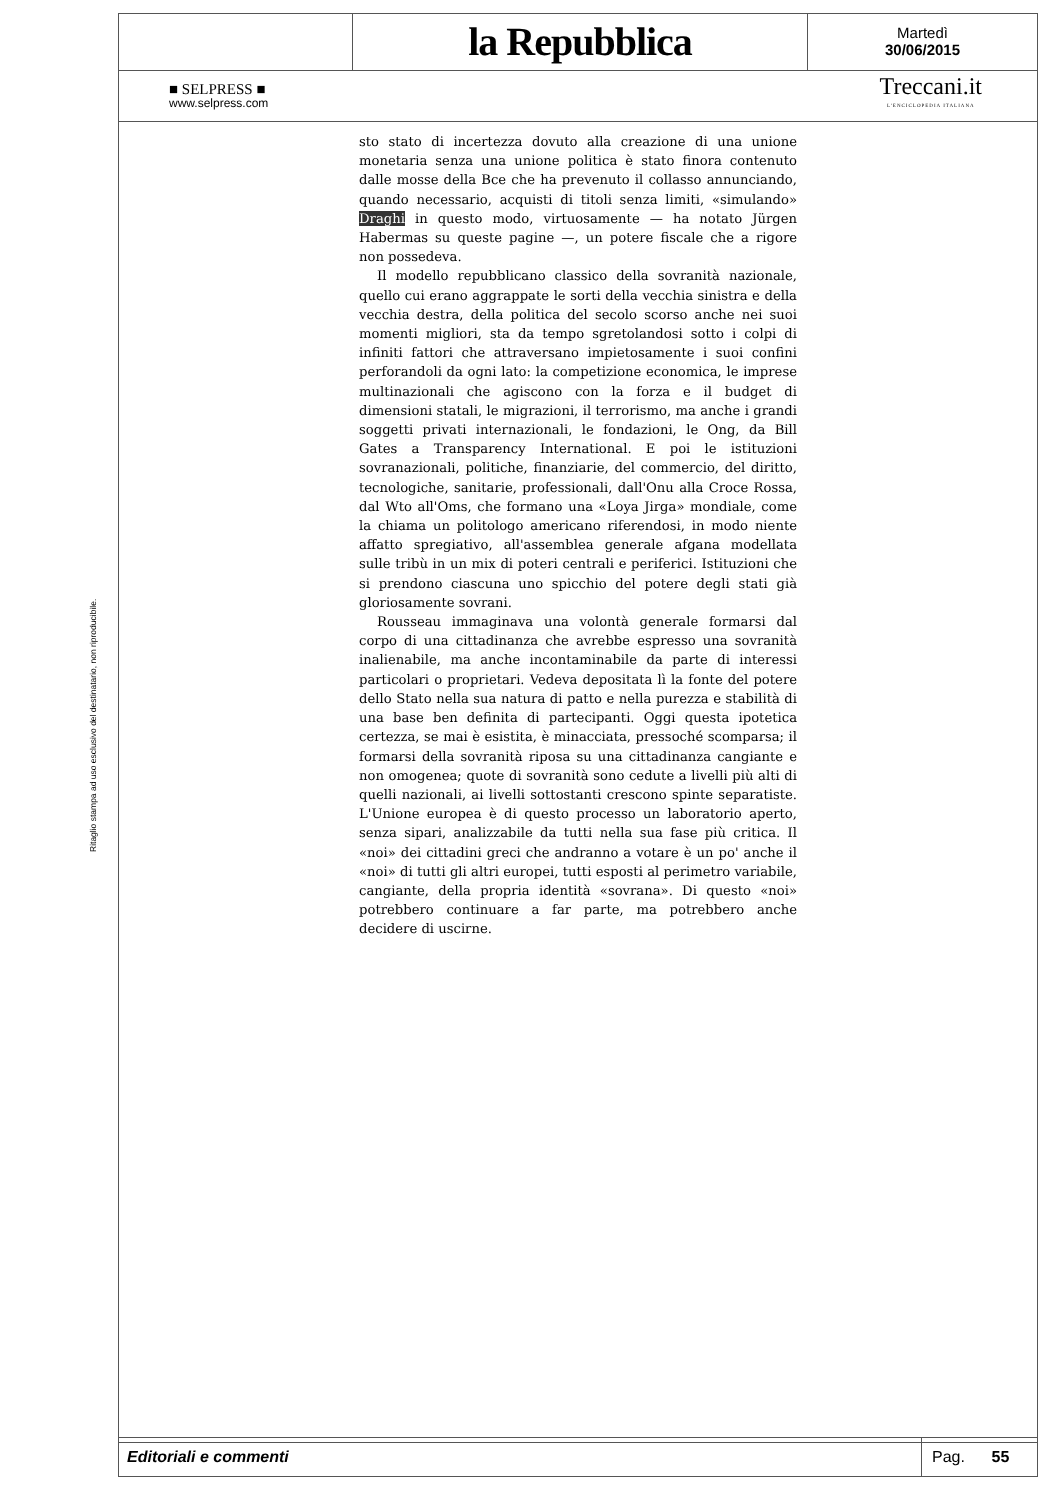Ritaglio stampa ad uso esclusivo del destinatario, non riproducibile.
la Repubblica
Martedì
30/06/2015
■ SELPRESS ■
www.selpress.com
Treccani.it
L'ENCICLOPEDIA ITALIANA
sto stato di incertezza dovuto alla creazione di una unione monetaria senza una unione politica è stato finora contenuto dalle mosse della Bce che ha prevenuto il collasso annunciando, quando necessario, acquisti di titoli senza limiti, «simulando» Draghi in questo modo, virtuosamente — ha notato Jürgen Habermas su queste pagine —, un potere fiscale che a rigore non possedeva.
Il modello repubblicano classico della sovranità nazionale, quello cui erano aggrappate le sorti della vecchia sinistra e della vecchia destra, della politica del secolo scorso anche nei suoi momenti migliori, sta da tempo sgretolandosi sotto i colpi di infiniti fattori che attraversano impietosamente i suoi confini perforandoli da ogni lato: la competizione economica, le imprese multinazionali che agiscono con la forza e il budget di dimensioni statali, le migrazioni, il terrorismo, ma anche i grandi soggetti privati internazionali, le fondazioni, le Ong, da Bill Gates a Transparency International. E poi le istituzioni sovranazionali, politiche, finanziarie, del commercio, del diritto, tecnologiche, sanitarie, professionali, dall'Onu alla Croce Rossa, dal Wto all'Oms, che formano una «Loya Jirga» mondiale, come la chiama un politologo americano riferendosi, in modo niente affatto spregiativo, all'assemblea generale afgana modellata sulle tribù in un mix di poteri centrali e periferici. Istituzioni che si prendono ciascuna uno spicchio del potere degli stati già gloriosamente sovrani.
Rousseau immaginava una volontà generale formarsi dal corpo di una cittadinanza che avrebbe espresso una sovranità inalienabile, ma anche incontaminabile da parte di interessi particolari o proprietari. Vedeva depositata lì la fonte del potere dello Stato nella sua natura di patto e nella purezza e stabilità di una base ben definita di partecipanti. Oggi questa ipotetica certezza, se mai è esistita, è minacciata, pressoché scomparsa; il formarsi della sovranità riposa su una cittadinanza cangiante e non omogenea; quote di sovranità sono cedute a livelli più alti di quelli nazionali, ai livelli sottostanti crescono spinte separatiste. L'Unione europea è di questo processo un laboratorio aperto, senza sipari, analizzabile da tutti nella sua fase più critica. Il «noi» dei cittadini greci che andranno a votare è un po' anche il «noi» di tutti gli altri europei, tutti esposti al perimetro variabile, cangiante, della propria identità «sovrana». Di questo «noi» potrebbero continuare a far parte, ma potrebbero anche decidere di uscirne.
Editoriali e commenti
Pag. 55